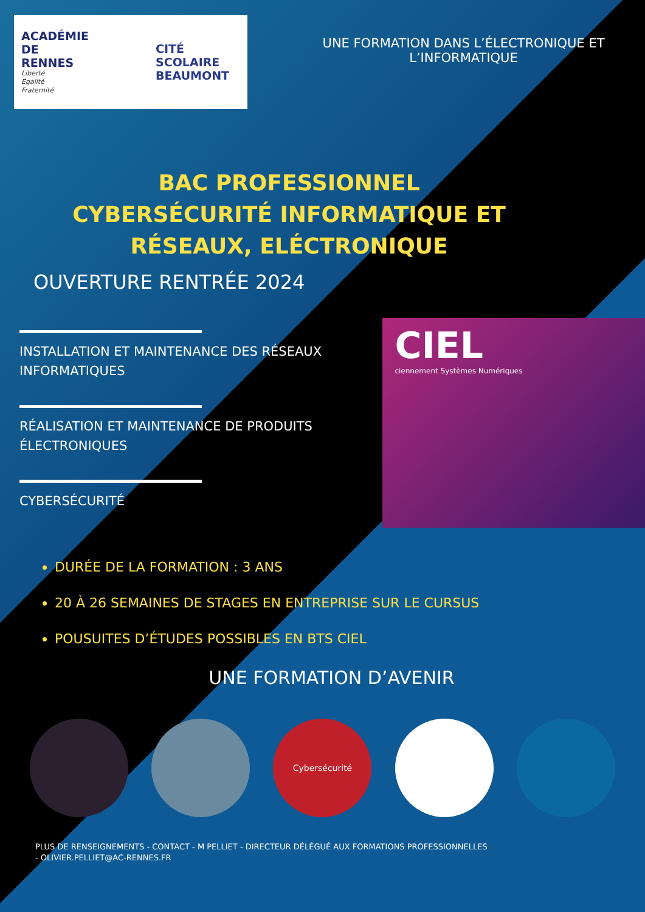ACADÉMIE
DE RENNES
Liberté
Égalité
Fraternité
CITÉ SCOLAIRE
BEAUMONT
UNE FORMATION DANS L’ÉLECTRONIQUE ET L’INFORMATIQUE
BAC PROFESSIONNEL
CYBERSÉCURITÉ INFORMATIQUE ET RÉSEAUX, ELÉCTRONIQUE
OUVERTURE RENTRÉE 2024
INSTALLATION ET MAINTENANCE DES RÉSEAUX INFORMATIQUES
RÉALISATION ET MAINTENANCE DE PRODUITS ÉLECTRONIQUES
CYBERSÉCURITÉ
CIEL
ciennement Systèmes Numériques
DURÉE DE LA FORMATION : 3 ANS
20 À 26 SEMAINES DE STAGES EN ENTREPRISE SUR LE CURSUS
POUSUITES D’ÉTUDES POSSIBLES EN BTS CIEL
UNE FORMATION D’AVENIR
Cybersécurité
PLUS DE RENSEIGNEMENTS - CONTACT - M PELLIET - DIRECTEUR DÉLÉGUÉ AUX FORMATIONS PROFESSIONNELLES
- OLIVIER.PELLIET@AC-RENNES.FR